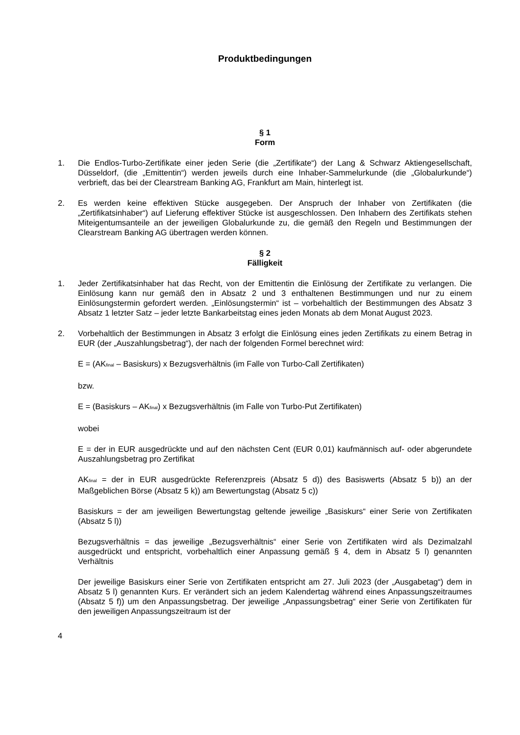Produktbedingungen
§ 1
Form
1. Die Endlos-Turbo-Zertifikate einer jeden Serie (die „Zertifikate“) der Lang & Schwarz Aktiengesellschaft, Düsseldorf, (die „Emittentin“) werden jeweils durch eine Inhaber-Sammelurkunde (die „Globalurkunde“) verbrieft, das bei der Clearstream Banking AG, Frankfurt am Main, hinterlegt ist.
2. Es werden keine effektiven Stücke ausgegeben. Der Anspruch der Inhaber von Zertifikaten (die „Zertifikatsinhaber“) auf Lieferung effektiver Stücke ist ausgeschlossen. Den Inhabern des Zertifikats stehen Miteigentumsanteile an der jeweiligen Globalurkunde zu, die gemäß den Regeln und Bestimmungen der Clearstream Banking AG übertragen werden können.
§ 2
Fälligkeit
1. Jeder Zertifikatsinhaber hat das Recht, von der Emittentin die Einlösung der Zertifikate zu verlangen. Die Einlösung kann nur gemäß den in Absatz 2 und 3 enthaltenen Bestimmungen und nur zu einem Einlösungstermin gefordert werden. „Einlösungstermin“ ist – vorbehaltlich der Bestimmungen des Absatz 3 Absatz 1 letzter Satz – jeder letzte Bankarbeitstag eines jeden Monats ab dem Monat August 2023.
2. Vorbehaltlich der Bestimmungen in Absatz 3 erfolgt die Einlösung eines jeden Zertifikats zu einem Betrag in EUR (der „Auszahlungsbetrag“), der nach der folgenden Formel berechnet wird:
E = (AK<sub>final</sub> – Basiskurs) x Bezugsverhältnis (im Falle von Turbo-Call Zertifikaten)
bzw.
E = (Basiskurs – AK<sub>final</sub>) x Bezugsverhältnis (im Falle von Turbo-Put Zertifikaten)
wobei
E = der in EUR ausgedrückte und auf den nächsten Cent (EUR 0,01) kaufmännisch auf- oder abgerundete Auszahlungsbetrag pro Zertifikat
AK<sub>final</sub> = der in EUR ausgedrückte Referenzpreis (Absatz 5 d)) des Basiswerts (Absatz 5 b)) an der Maßgeblichen Börse (Absatz 5 k)) am Bewertungstag (Absatz 5 c))
Basiskurs = der am jeweiligen Bewertungstag geltende jeweilige „Basiskurs“ einer Serie von Zertifikaten (Absatz 5 l))
Bezugsverhältnis = das jeweilige „Bezugsverhältnis“ einer Serie von Zertifikaten wird als Dezimalzahl ausgedrückt und entspricht, vorbehaltlich einer Anpassung gemäß § 4, dem in Absatz 5 l) genannten Verhältnis
Der jeweilige Basiskurs einer Serie von Zertifikaten entspricht am 27. Juli 2023 (der „Ausgabetag“) dem in Absatz 5 l) genannten Kurs. Er verändert sich an jedem Kalendertag während eines Anpassungszeitraumes (Absatz 5 f)) um den Anpassungsbetrag. Der jeweilige „Anpassungsbetrag“ einer Serie von Zertifikaten für den jeweiligen Anpassungszeitraum ist der
4